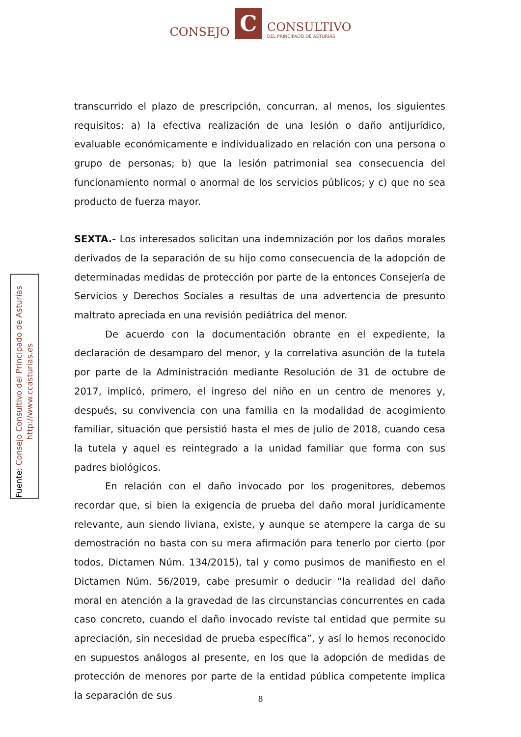CONSEJO
C
CONSULTIVO
DEL PRINCIPADO DE ASTURIAS
Fuente: Consejo Consultivo del Principado de Asturias
http://www.ccasturias.es
transcurrido el plazo de prescripción, concurran, al menos, los siguientes requisitos: a) la efectiva realización de una lesión o daño antijurídico, evaluable económicamente e individualizado en relación con una persona o grupo de personas; b) que la lesión patrimonial sea consecuencia del funcionamiento normal o anormal de los servicios públicos; y c) que no sea producto de fuerza mayor.
SEXTA.- Los interesados solicitan una indemnización por los daños morales derivados de la separación de su hijo como consecuencia de la adopción de determinadas medidas de protección por parte de la entonces Consejería de Servicios y Derechos Sociales a resultas de una advertencia de presunto maltrato apreciada en una revisión pediátrica del menor.
De acuerdo con la documentación obrante en el expediente, la declaración de desamparo del menor, y la correlativa asunción de la tutela por parte de la Administración mediante Resolución de 31 de octubre de 2017, implicó, primero, el ingreso del niño en un centro de menores y, después, su convivencia con una familia en la modalidad de acogimiento familiar, situación que persistió hasta el mes de julio de 2018, cuando cesa la tutela y aquel es reintegrado a la unidad familiar que forma con sus padres biológicos.
En relación con el daño invocado por los progenitores, debemos recordar que, si bien la exigencia de prueba del daño moral jurídicamente relevante, aun siendo liviana, existe, y aunque se atempere la carga de su demostración no basta con su mera afirmación para tenerlo por cierto (por todos, Dictamen Núm. 134/2015), tal y como pusimos de manifiesto en el Dictamen Núm. 56/2019, cabe presumir o deducir “la realidad del daño moral en atención a la gravedad de las circunstancias concurrentes en cada caso concreto, cuando el daño invocado reviste tal entidad que permite su apreciación, sin necesidad de prueba específica”, y así lo hemos reconocido en supuestos análogos al presente, en los que la adopción de medidas de protección de menores por parte de la entidad pública competente implica la separación de sus
8